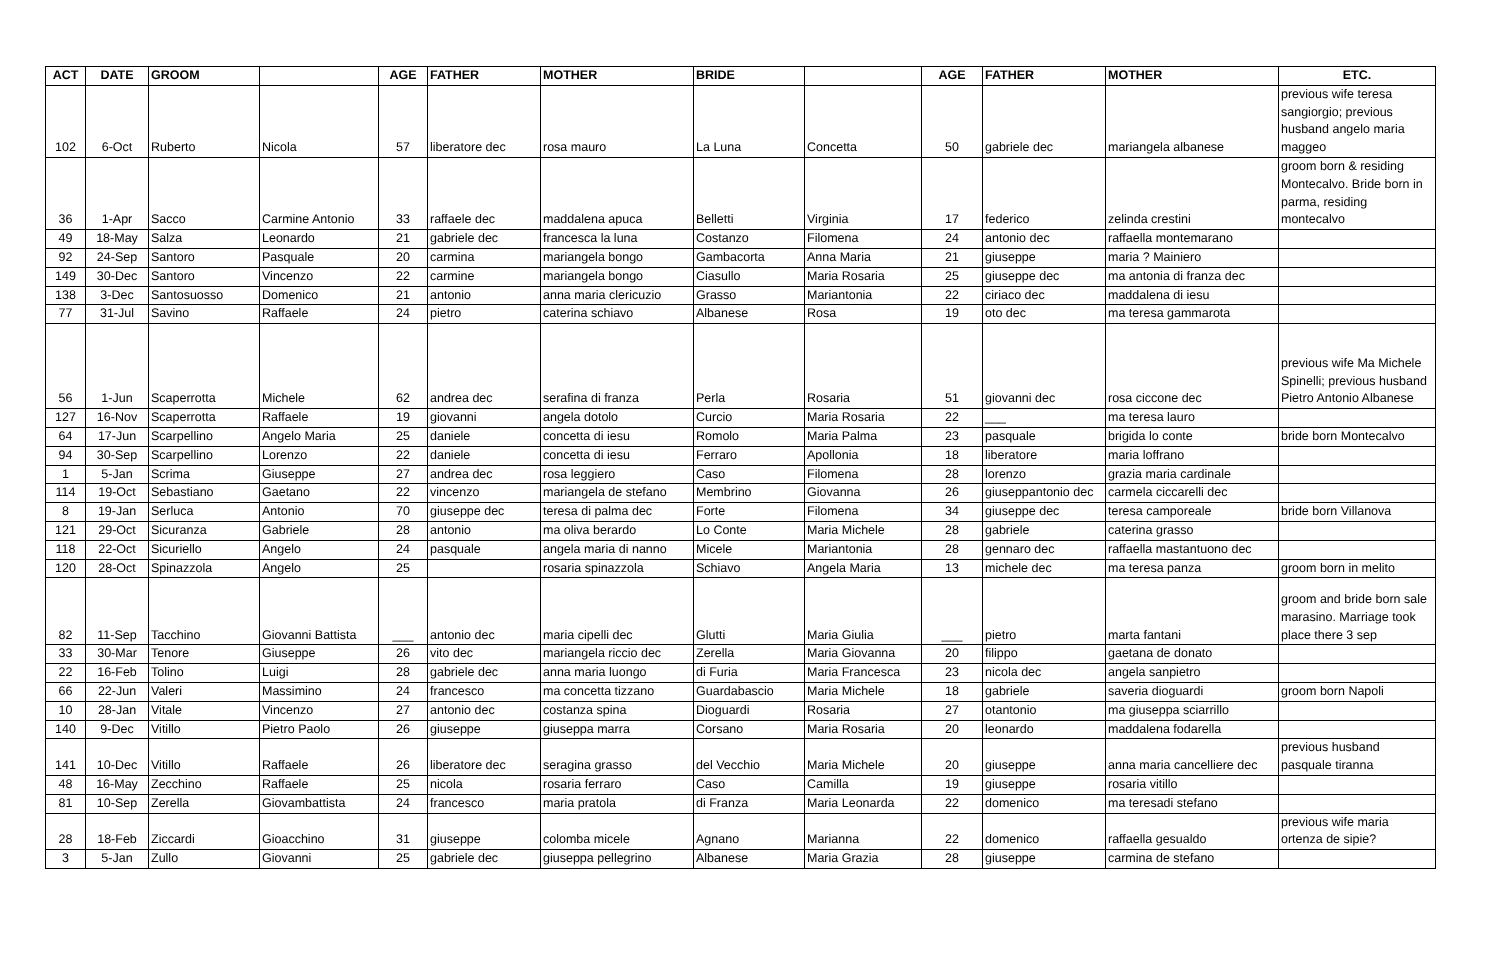| ACT | DATE | GROOM | | AGE | FATHER | MOTHER | BRIDE | | AGE | FATHER | MOTHER | ETC. |
| --- | --- | --- | --- | --- | --- | --- | --- | --- | --- | --- | --- | --- |
| 102 | 6-Oct | Ruberto | Nicola | 57 | liberatore dec | rosa mauro | La Luna | Concetta | 50 | gabriele dec | mariangela albanese | previous wife teresa sangiorgio; previous husband angelo maria maggeo |
| 36 | 1-Apr | Sacco | Carmine Antonio | 33 | raffaele dec | maddalena apuca | Belletti | Virginia | 17 | federico | zelinda crestini | groom born & residing Montecalvo. Bride born in parma, residing montecalvo |
| 49 | 18-May | Salza | Leonardo | 21 | gabriele dec | francesca la luna | Costanzo | Filomena | 24 | antonio dec | raffaella montemarano | |
| 92 | 24-Sep | Santoro | Pasquale | 20 | carmina | mariangela bongo | Gambacorta | Anna Maria | 21 | giuseppe | maria ? Mainiero | |
| 149 | 30-Dec | Santoro | Vincenzo | 22 | carmine | mariangela bongo | Ciasullo | Maria Rosaria | 25 | giuseppe dec | ma antonia di franza dec | |
| 138 | 3-Dec | Santosuosso | Domenico | 21 | antonio | anna maria clericuzio | Grasso | Mariantonia | 22 | ciriaco dec | maddalena di iesu | |
| 77 | 31-Jul | Savino | Raffaele | 24 | pietro | caterina schiavo | Albanese | Rosa | 19 | oto dec | ma teresa gammarota | |
| 56 | 1-Jun | Scaperrotta | Michele | 62 | andrea dec | serafina di franza | Perla | Rosaria | 51 | giovanni dec | rosa ciccone dec | previous wife Ma Michele Spinelli; previous husband Pietro Antonio Albanese |
| 127 | 16-Nov | Scaperrotta | Raffaele | 19 | giovanni | angela dotolo | Curcio | Maria Rosaria | 22 | ___ | ma teresa lauro | |
| 64 | 17-Jun | Scarpellino | Angelo Maria | 25 | daniele | concetta di iesu | Romolo | Maria Palma | 23 | pasquale | brigida lo conte | bride born Montecalvo |
| 94 | 30-Sep | Scarpellino | Lorenzo | 22 | daniele | concetta di iesu | Ferraro | Apollonia | 18 | liberatore | maria loffrano | |
| 1 | 5-Jan | Scrima | Giuseppe | 27 | andrea dec | rosa leggiero | Caso | Filomena | 28 | lorenzo | grazia maria cardinale | |
| 114 | 19-Oct | Sebastiano | Gaetano | 22 | vincenzo | mariangela de stefano | Membrino | Giovanna | 26 | giuseppantonio dec | carmela ciccarelli dec | |
| 8 | 19-Jan | Serluca | Antonio | 70 | giuseppe dec | teresa di palma dec | Forte | Filomena | 34 | giuseppe dec | teresa camporeale | bride born Villanova |
| 121 | 29-Oct | Sicuranza | Gabriele | 28 | antonio | ma oliva berardo | Lo Conte | Maria Michele | 28 | gabriele | caterina grasso | |
| 118 | 22-Oct | Sicuriello | Angelo | 24 | pasquale | angela maria di nanno | Micele | Mariantonia | 28 | gennaro dec | raffaella mastantuono dec | |
| 120 | 28-Oct | Spinazzola | Angelo | 25 | | rosaria spinazzola | Schiavo | Angela Maria | 13 | michele dec | ma teresa panza | groom born in melito |
| 82 | 11-Sep | Tacchino | Giovanni Battista | ___ | antonio dec | maria cipelli dec | Glutti | Maria Giulia | ___ | pietro | marta fantani | groom and bride born sale marasino. Marriage took place there 3 sep |
| 33 | 30-Mar | Tenore | Giuseppe | 26 | vito dec | mariangela riccio dec | Zerella | Maria Giovanna | 20 | filippo | gaetana de donato | |
| 22 | 16-Feb | Tolino | Luigi | 28 | gabriele dec | anna maria luongo | di Furia | Maria Francesca | 23 | nicola dec | angela sanpietro | |
| 66 | 22-Jun | Valeri | Massimino | 24 | francesco | ma concetta tizzano | Guardabascio | Maria Michele | 18 | gabriele | saveria dioguardi | groom born Napoli |
| 10 | 28-Jan | Vitale | Vincenzo | 27 | antonio dec | costanza spina | Dioguardi | Rosaria | 27 | otantonio | ma giuseppa sciarrillo | |
| 140 | 9-Dec | Vitillo | Pietro Paolo | 26 | giuseppe | giuseppa marra | Corsano | Maria Rosaria | 20 | leonardo | maddalena fodarella | |
| 141 | 10-Dec | Vitillo | Raffaele | 26 | liberatore dec | seragina grasso | del Vecchio | Maria Michele | 20 | giuseppe | anna maria cancelliere dec | previous husband pasquale tiranna |
| 48 | 16-May | Zecchino | Raffaele | 25 | nicola | rosaria ferraro | Caso | Camilla | 19 | giuseppe | rosaria vitillo | |
| 81 | 10-Sep | Zerella | Giovambattista | 24 | francesco | maria pratola | di Franza | Maria Leonarda | 22 | domenico | ma teresadi stefano | |
| 28 | 18-Feb | Ziccardi | Gioacchino | 31 | giuseppe | colomba micele | Agnano | Marianna | 22 | domenico | raffaella gesualdo | previous wife maria ortenza de sipie? |
| 3 | 5-Jan | Zullo | Giovanni | 25 | gabriele dec | giuseppa pellegrino | Albanese | Maria Grazia | 28 | giuseppe | carmina de stefano | |